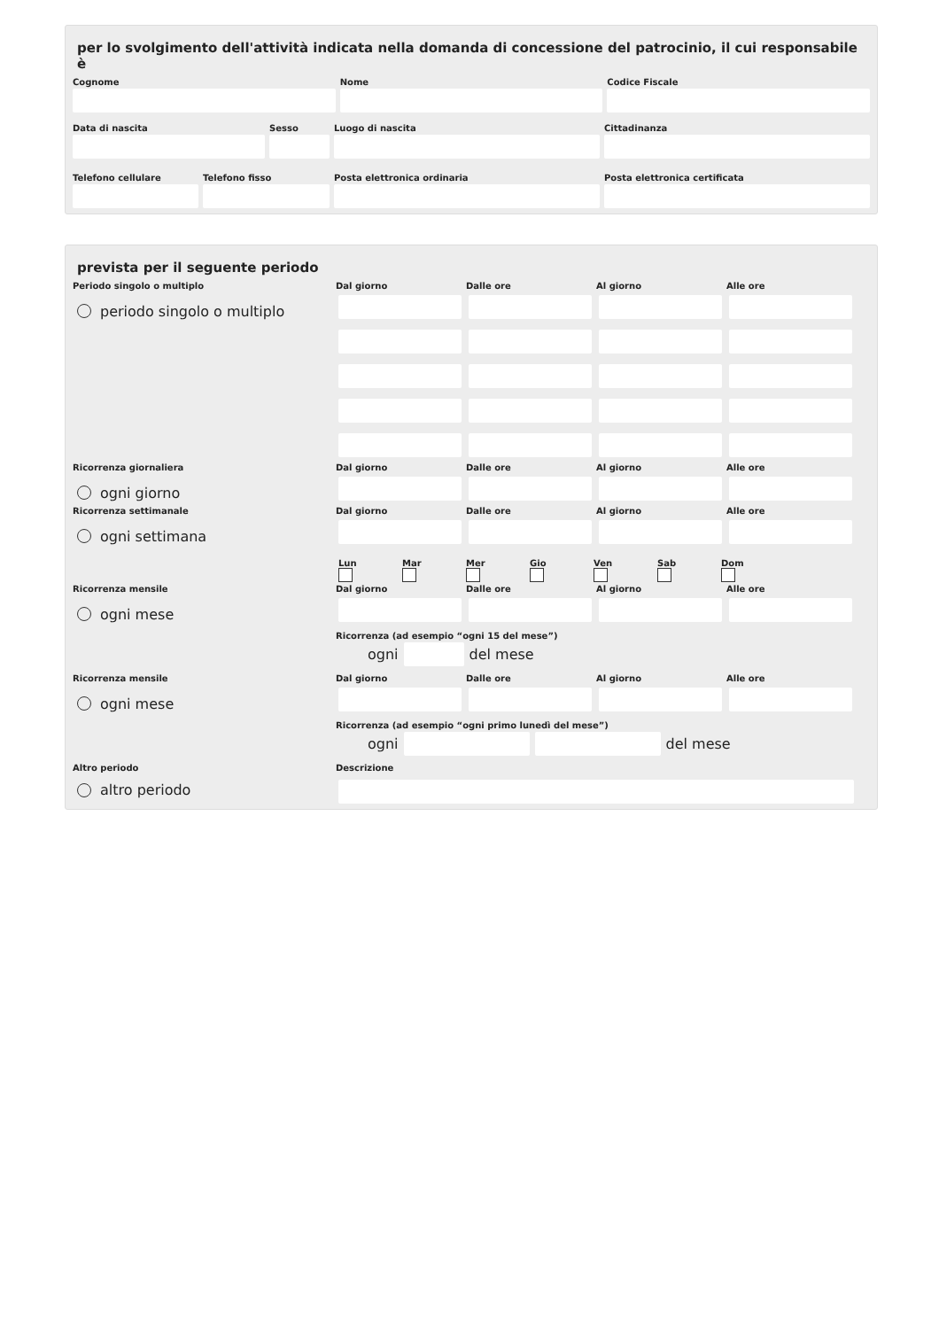per lo svolgimento dell'attività indicata nella domanda di concessione del patrocinio, il cui responsabile è
Cognome Nome Codice Fiscale
Data di nascita Sesso Luogo di nascita Cittadinanza
Telefono cellulare
Telefono fisso Posta elettronica ordinaria Posta elettronica certificata
prevista per il seguente periodo
Periodo singolo o multiplo
Dal giorno
Dalle ore
Al giorno
Alle ore
periodo singolo o multiplo
Ricorrenza giornaliera
Dal giorno
Dalle ore
Al giorno
Alle ore
ogni giorno
Ricorrenza settimanale
Dal giorno
Dalle ore
Al giorno
Alle ore
ogni settimana
Lun Mar Mer Gio Ven Sab Dom
Ricorrenza mensile
Dal giorno
Dalle ore
Al giorno
Alle ore
ogni mese
Ricorrenza (ad esempio “ogni 15 del mese”)
ogni
del mese
Ricorrenza mensile
Dal giorno
Dalle ore
Al giorno
Alle ore
ogni mese
Ricorrenza (ad esempio “ogni primo lunedì del mese”)
ogni
del mese
Altro periodo
altro periodo
Descrizione